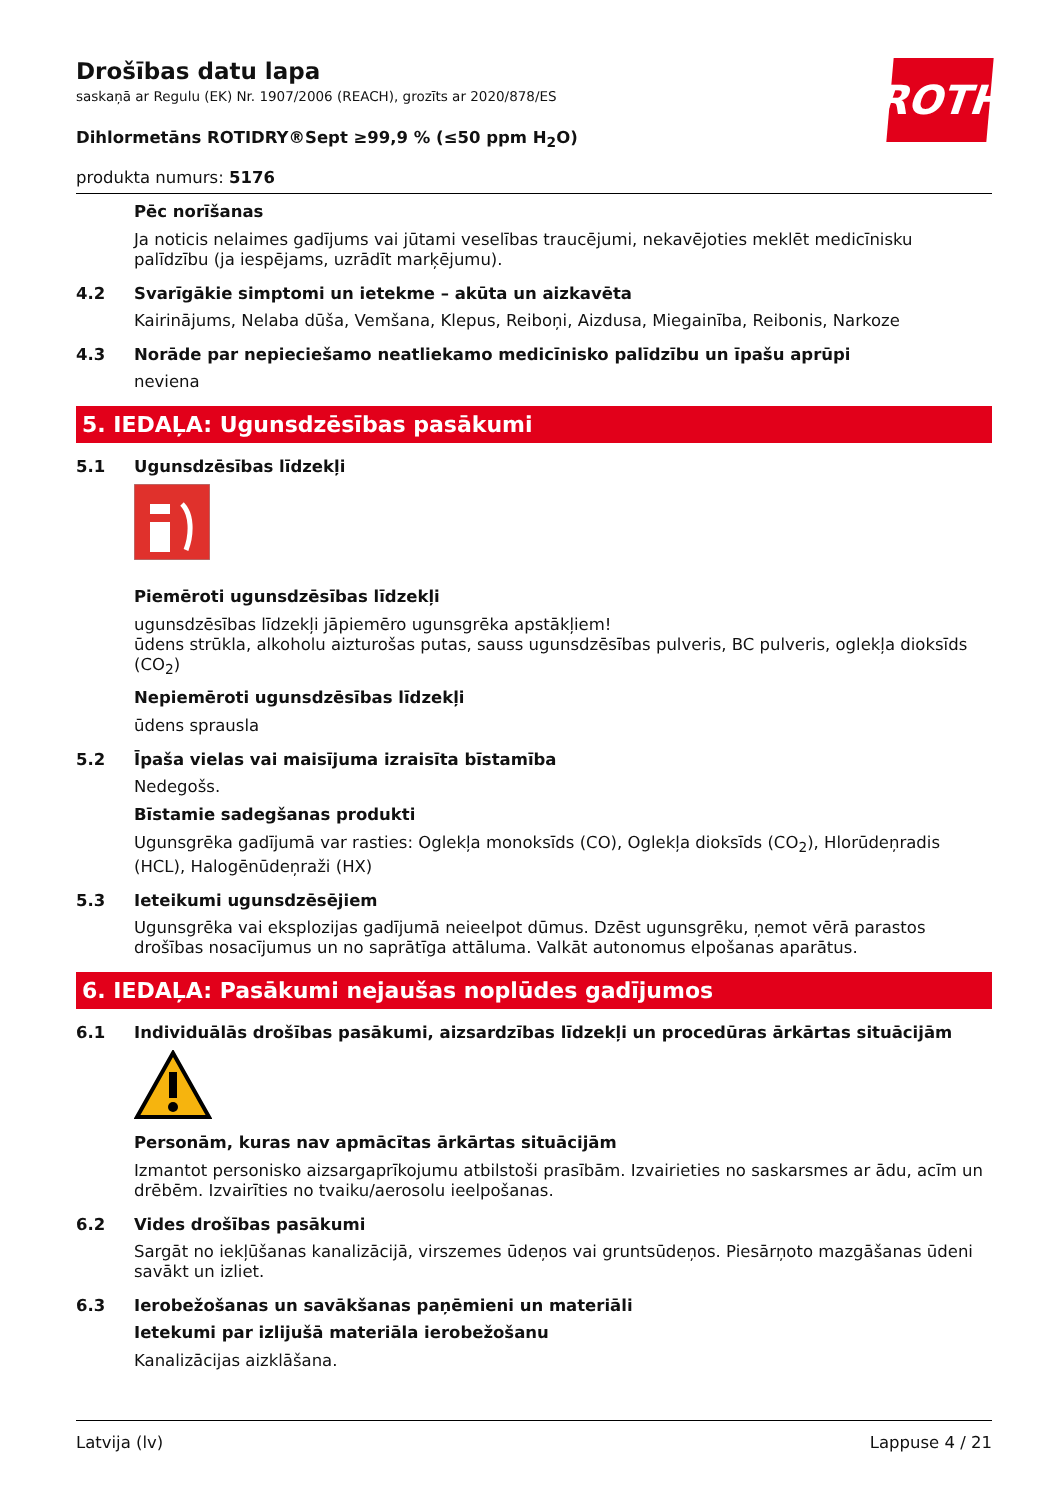ROTH
Drošības datu lapa
saskaņā ar Regulu (EK) Nr. 1907/2006 (REACH), grozīts ar 2020/878/ES
Dihlormetāns ROTIDRY®Sept ≥99,9 % (≤50 ppm H<sub>2</sub>O)
produkta numurs: 5176
Pēc norīšanas
Ja noticis nelaimes gadījums vai jūtami veselības traucējumi, nekavējoties meklēt medicīnisku palīdzību (ja iespējams, uzrādīt marķējumu).
4.2 Svarīgākie simptomi un ietekme – akūta un aizkavēta
Kairinājums, Nelaba dūša, Vemšana, Klepus, Reiboņi, Aizdusa, Miegainība, Reibonis, Narkoze
4.3 Norāde par nepieciešamo neatliekamo medicīnisko palīdzību un īpašu aprūpi
neviena
5. IEDAĻA: Ugunsdzēsības pasākumi
5.1 Ugunsdzēsības līdzekļi
Piemēroti ugunsdzēsības līdzekļi
ugunsdzēsības līdzekļi jāpiemēro ugunsgrēka apstākļiem!
ūdens strūkla, alkoholu aizturošas putas, sauss ugunsdzēsības pulveris, BC pulveris, oglekļa dioksīds (CO<sub>2</sub>)
Nepiemēroti ugunsdzēsības līdzekļi
ūdens sprausla
5.2 Īpaša vielas vai maisījuma izraisīta bīstamība
Nedegošs.
Bīstamie sadegšanas produkti
Ugunsgrēka gadījumā var rasties: Oglekļa monoksīds (CO), Oglekļa dioksīds (CO<sub>2</sub>), Hlorūdeņradis (HCL), Halogēnūdeņraži (HX)
5.3 Ieteikumi ugunsdzēsējiem
Ugunsgrēka vai eksplozijas gadījumā neieelpot dūmus. Dzēst ugunsgrēku, ņemot vērā parastos drošības nosacījumus un no saprātīga attāluma. Valkāt autonomus elpošanas aparātus.
6. IEDAĻA: Pasākumi nejaušas noplūdes gadījumos
6.1 Individuālās drošības pasākumi, aizsardzības līdzekļi un procedūras ārkārtas situācijām
Personām, kuras nav apmācītas ārkārtas situācijām
Izmantot personisko aizsargaprīkojumu atbilstoši prasībām. Izvairieties no saskarsmes ar ādu, acīm un drēbēm. Izvairīties no tvaiku/aerosolu ieelpošanas.
6.2 Vides drošības pasākumi
Sargāt no iekļūšanas kanalizācijā, virszemes ūdeņos vai gruntsūdeņos. Piesārņoto mazgāšanas ūdeni savākt un izliet.
6.3 Ierobežošanas un savākšanas paņēmieni un materiāli
Ietekumi par izlijušā materiāla ierobežošanu
Kanalizācijas aizklāšana.
Latvija (lv) Lappuse 4 / 21